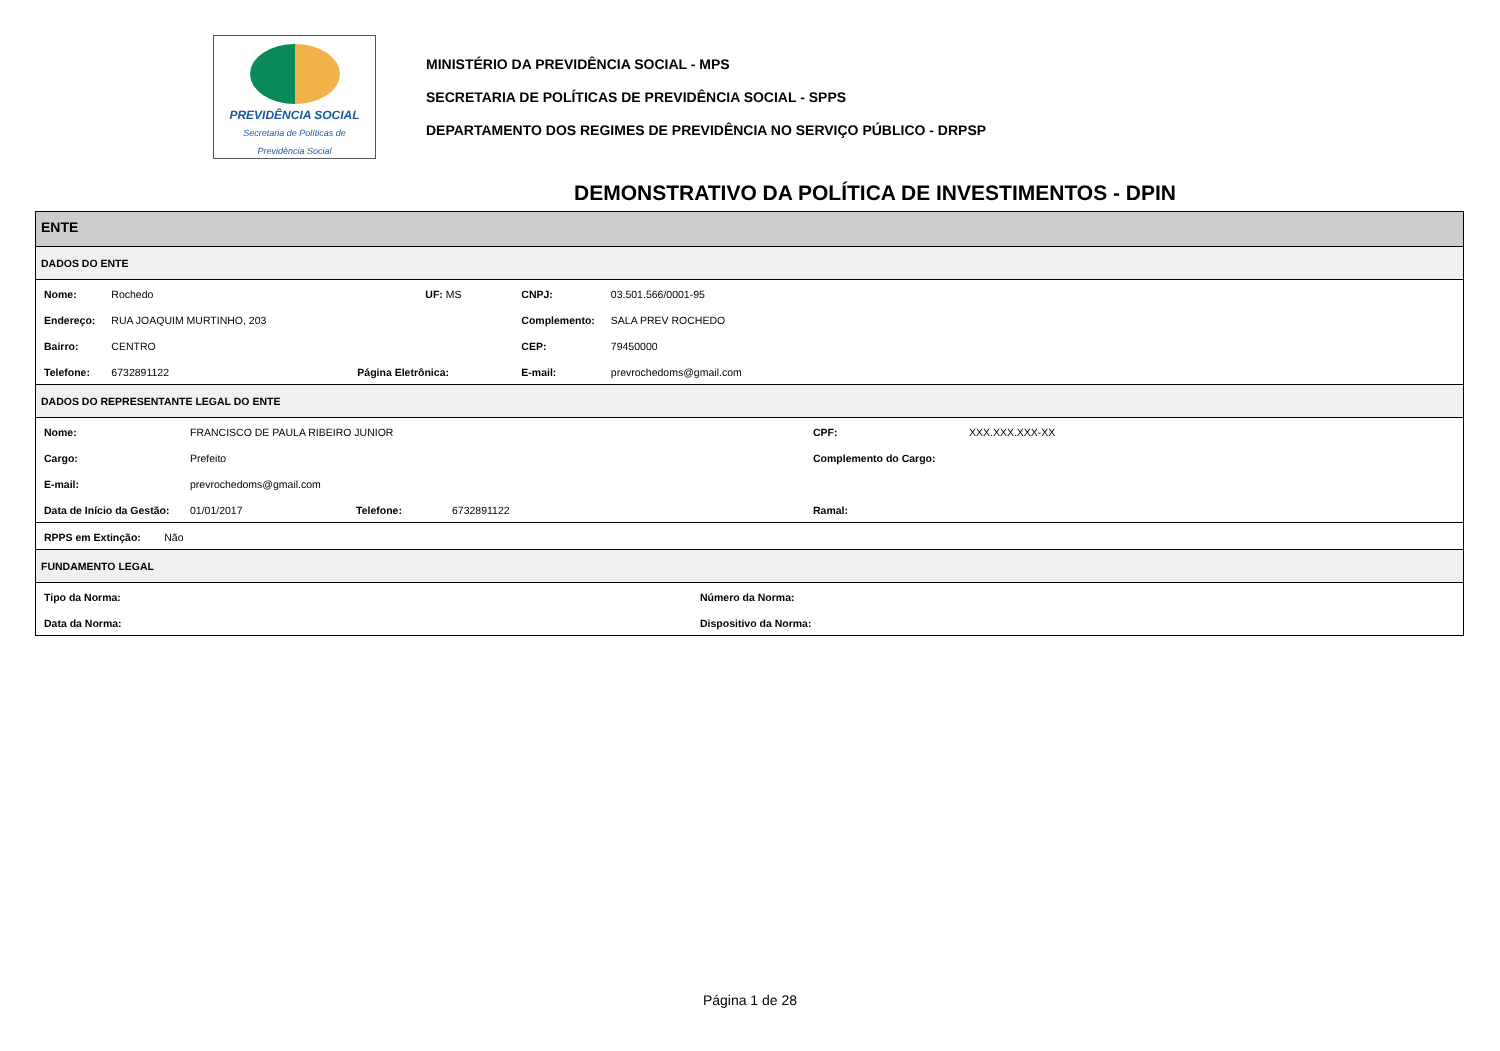PREVIDÊNCIA SOCIAL
Secretaria de Políticas de
Previdência Social
MINISTÉRIO DA PREVIDÊNCIA SOCIAL - MPS
SECRETARIA DE POLÍTICAS DE PREVIDÊNCIA SOCIAL - SPPS
DEPARTAMENTO DOS REGIMES DE PREVIDÊNCIA NO SERVIÇO PÚBLICO - DRPSP
DEMONSTRATIVO DA POLÍTICA DE INVESTIMENTOS - DPIN
ENTE
DADOS DO ENTE
| Nome: | Rochedo | | UF: MS | CNPJ: | 03.501.566/0001-95 |
| Endereço: | RUA JOAQUIM MURTINHO, 203 | | | Complemento: | SALA PREV ROCHEDO |
| Bairro: | CENTRO | | | CEP: | 79450000 |
| Telefone: | 6732891122 | Página Eletrônica: | | E-mail: | prevrochedoms@gmail.com |
DADOS DO REPRESENTANTE LEGAL DO ENTE
| Nome: | FRANCISCO DE PAULA RIBEIRO JUNIOR | | | CPF: | XXX.XXX.XXX-XX |
| Cargo: | Prefeito | | | Complemento do Cargo: | |
| E-mail: | prevrochedoms@gmail.com | | | | |
| Data de Início da Gestão: | 01/01/2017 | Telefone: | 6732891122 | Ramal: | |
| RPPS em Extinção: Não |
FUNDAMENTO LEGAL
| Tipo da Norma: | Número da Norma: |
| Data da Norma: | Dispositivo da Norma: |
Página 1 de 28